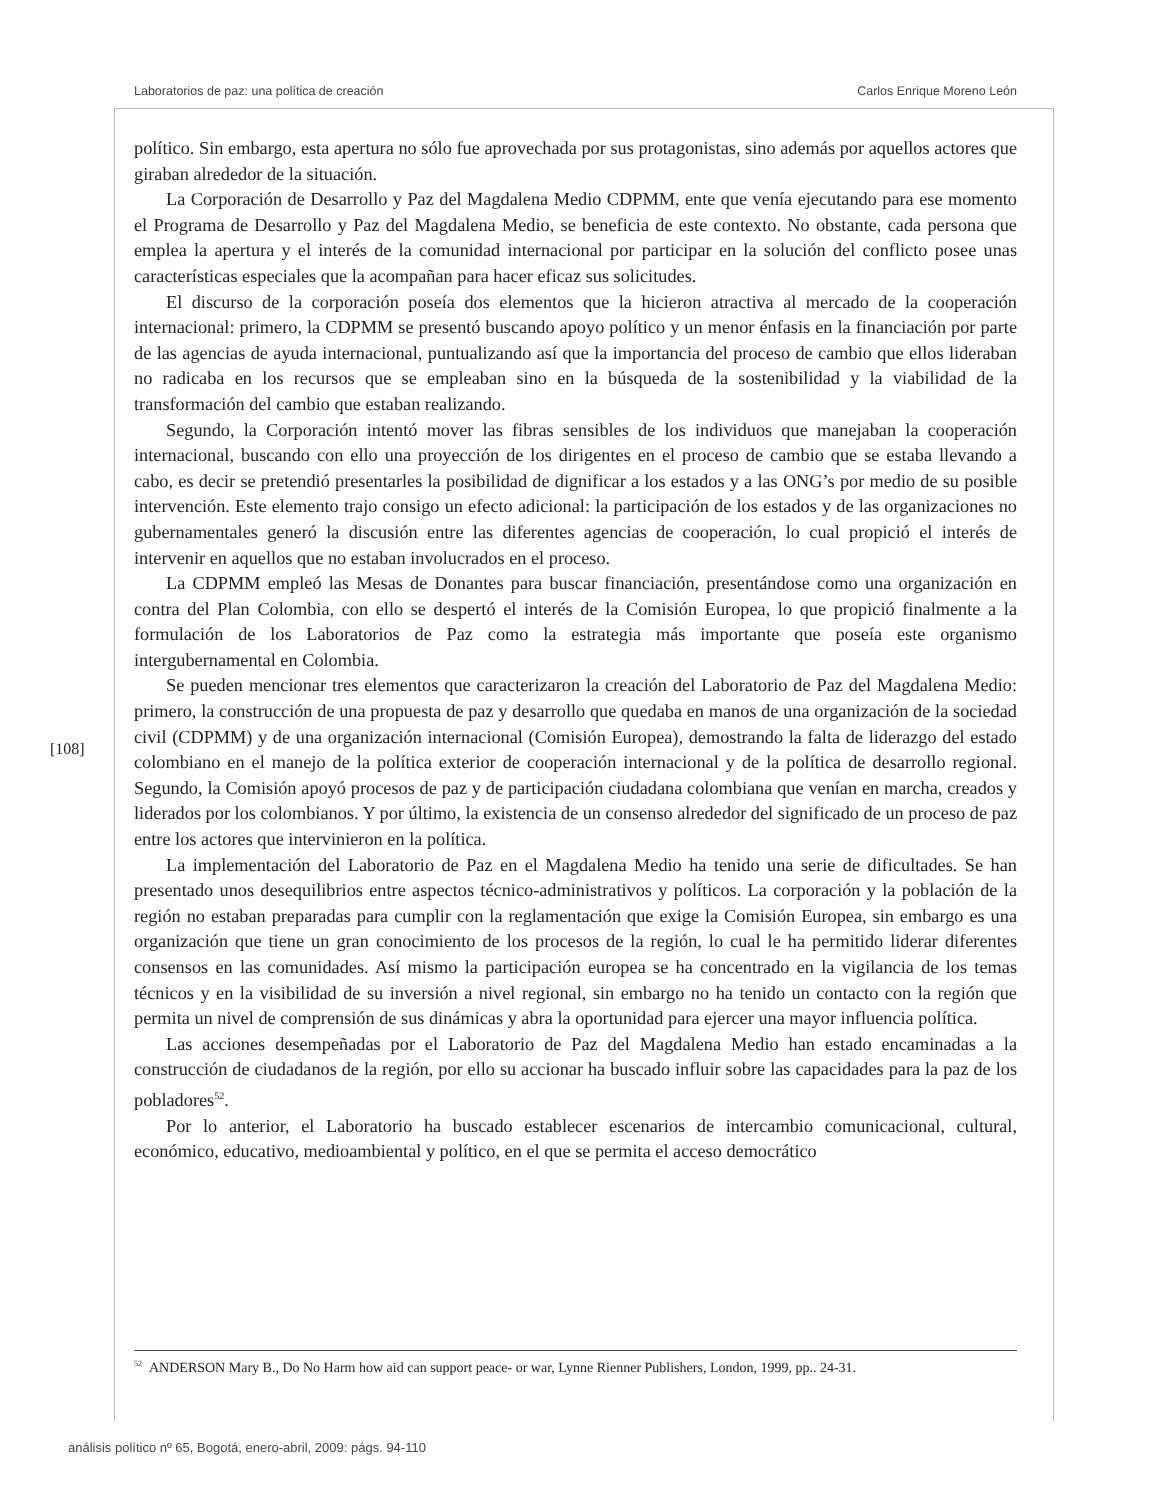Laboratorios de paz: una política de creación Carlos Enrique Moreno León
político. Sin embargo, esta apertura no sólo fue aprovechada por sus protagonistas, sino además por aquellos actores que giraban alrededor de la situación.
La Corporación de Desarrollo y Paz del Magdalena Medio CDPMM, ente que venía ejecutando para ese momento el Programa de Desarrollo y Paz del Magdalena Medio, se beneficia de este contexto. No obstante, cada persona que emplea la apertura y el interés de la comunidad internacional por participar en la solución del conflicto posee unas características especiales que la acompañan para hacer eficaz sus solicitudes.
El discurso de la corporación poseía dos elementos que la hicieron atractiva al mercado de la cooperación internacional: primero, la CDPMM se presentó buscando apoyo político y un menor énfasis en la financiación por parte de las agencias de ayuda internacional, puntualizando así que la importancia del proceso de cambio que ellos lideraban no radicaba en los recursos que se empleaban sino en la búsqueda de la sostenibilidad y la viabilidad de la transformación del cambio que estaban realizando.
Segundo, la Corporación intentó mover las fibras sensibles de los individuos que manejaban la cooperación internacional, buscando con ello una proyección de los dirigentes en el proceso de cambio que se estaba llevando a cabo, es decir se pretendió presentarles la posibilidad de dignificar a los estados y a las ONG’s por medio de su posible intervención. Este elemento trajo consigo un efecto adicional: la participación de los estados y de las organizaciones no gubernamentales generó la discusión entre las diferentes agencias de cooperación, lo cual propició el interés de intervenir en aquellos que no estaban involucrados en el proceso.
La CDPMM empleó las Mesas de Donantes para buscar financiación, presentándose como una organización en contra del Plan Colombia, con ello se despertó el interés de la Comisión Europea, lo que propició finalmente a la formulación de los Laboratorios de Paz como la estrategia más importante que poseía este organismo intergubernamental en Colombia.
Se pueden mencionar tres elementos que caracterizaron la creación del Laboratorio de Paz del Magdalena Medio: primero, la construcción de una propuesta de paz y desarrollo que quedaba en manos de una organización de la sociedad civil (CDPMM) y de una organización internacional (Comisión Europea), demostrando la falta de liderazgo del estado colombiano en el manejo de la política exterior de cooperación internacional y de la política de desarrollo regional. Segundo, la Comisión apoyó procesos de paz y de participación ciudadana colombiana que venían en marcha, creados y liderados por los colombianos. Y por último, la existencia de un consenso alrededor del significado de un proceso de paz entre los actores que intervinieron en la política.
La implementación del Laboratorio de Paz en el Magdalena Medio ha tenido una serie de dificultades. Se han presentado unos desequilibrios entre aspectos técnico-administrativos y políticos. La corporación y la población de la región no estaban preparadas para cumplir con la reglamentación que exige la Comisión Europea, sin embargo es una organización que tiene un gran conocimiento de los procesos de la región, lo cual le ha permitido liderar diferentes consensos en las comunidades. Así mismo la participación europea se ha concentrado en la vigilancia de los temas técnicos y en la visibilidad de su inversión a nivel regional, sin embargo no ha tenido un contacto con la región que permita un nivel de comprensión de sus dinámicas y abra la oportunidad para ejercer una mayor influencia política.
Las acciones desempeñadas por el Laboratorio de Paz del Magdalena Medio han estado encaminadas a la construcción de ciudadanos de la región, por ello su accionar ha buscado influir sobre las capacidades para la paz de los pobladores<sup>52</sup>.
Por lo anterior, el Laboratorio ha buscado establecer escenarios de intercambio comunicacional, cultural, económico, educativo, medioambiental y político, en el que se permita el acceso democrático
[108]
<sup>52</sup> ANDERSON Mary B., Do No Harm how aid can support peace- or war, Lynne Rienner Publishers, London, 1999, pp.. 24-31.
análisis político nº 65, Bogotá, enero-abril, 2009: págs. 94-110